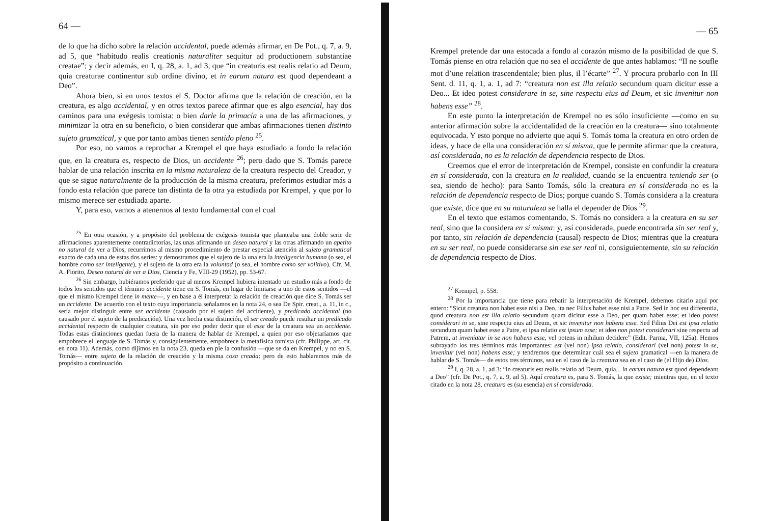64 —
de lo que ha dicho sobre la relación accidental, puede además afirmar, en De Pot., q. 7, a. 9, ad 5, que “habitudo realis creationis naturaliter sequitur ad productionem substantiae creatae”; y decir además, en I, q. 28, a. 1, ad 3, que “in creaturis est realis relatio ad Deum, quia creaturae continentur sub ordine divino, et in earum natura est quod dependeant a Deo”.
Ahora bien, si en unos textos el S. Doctor afirma que la relación de creación, en la creatura, es algo accidental, y en otros textos parece afirmar que es algo esencial, hay dos caminos para una exégesis tomista: o bien darle la primacía a una de las afirmaciones, y minimizar la otra en su beneficio, o bien considerar que ambas afirmaciones tienen distinto sujeto gramatical, y que por tanto ambas tienen sentido pleno <sup>25</sup>.
Por eso, no vamos a reprochar a Krempel el que haya estudiado a fondo la relación que, en la creatura es, respecto de Dios, un accidente <sup>26</sup>; pero dado que S. Tomás parece hablar de una relación inscrita en la misma naturaleza de la creatura respecto del Creador, y que se sigue naturalmente de la producción de la misma creatura, preferimos estudiar más a fondo esta relación que parece tan distinta de la otra ya estudiada por Krempel, y que por lo mismo merece ser estudiada aparte.
Y, para eso, vamos a atenernos al texto fundamental con el cual
<sup>25</sup> En otra ocasión, y a propósito del problema de exégesis tomista que planteaba una doble serie de afirmaciones aparentemente contradictorias, las unas afirmando un deseo natural y las otras afirmando un apetito no natural de ver a Dios, recurrimos al mismo procedimiento de prestar especial atención al sujeto gramatical exacto de cada una de estas dos series: y demostramos que el sujeto de la una era la inteligencia humana (o sea, el hombre como ser inteligente), y el sujeto de la otra era la voluntad (o sea, el hombre como ser volitivo). Cfr. M. A. Fiorito, Deseo natural de ver a Dios, Ciencia y Fe, VIII-29 (1952), pp. 53-67.
<sup>26</sup> Sin embargo, hubiéramos preferido que al menos Krempel hubiera intentado un estudio más a fondo de todos los sentidos que el término accidente tiene en S. Tomás, en lugar de limitarse a uno de estos sentidos —el que el mismo Krempel tiene in mente—, y en base a él interpretar la relación de creación que dice S. Tomás ser un accidente. De acuerdo con el texto cuya importancia señalamos en la nota 24, o sea De Spir. creat., a. 11, in c., sería mejor distinguir entre ser accidente (causado por el sujeto del accidente), y predicado accidental (no causado por el sujeto de la predicación). Una vez hecha esta distinción, el ser creado puede resultar un predicado accidental respecto de cualquier creatura, sin por eso poder decir que el esse de la creatura sea un accidente. Todas estas distinciones quedan fuera de la manera de hablar de Krempel, a quien por eso objetaríamos que empobrece el lenguaje de S. Tomás y, consiguientemente, empobrece la metafísica tomista (cfr. Philippe, art. cit. en nota 11). Además, como dijimos en la nota 23, queda en pie la confusión —que se da en Krempel, y no en S. Tomás— entre sujeto de la relación de creación y la misma cosa creada: pero de esto hablaremos más de propósito a continuación.
— 65
Krempel pretende dar una estocada a fondo al corazón mismo de la posibilidad de que S. Tomás piense en otra relación que no sea el accidente de que antes hablamos: “Il ne soufle mot d’une relation trascendentale; bien plus, il l’écarte” <sup>27</sup>. Y procura probarlo con In III Sent. d. 11, q. 1, a. 1, ad 7: “creatura non est illa relatio secundum quam dicitur esse a Deo... Et ideo potest considerare in se, sine respectu eius ad Deum, et sic invenitur non habens esse” <sup>28</sup>.
En este punto la interpretación de Krempel no es sólo insuficiente —como en su anterior afirmación sobre la accidentalidad de la creación en la creatura— sino totalmente equivocada. Y esto porque no advierte que aquí S. Tomás toma la creatura en otro orden de ideas, y hace de ella una consideración en sí misma, que le permite afirmar que la creatura, así considerada, no es la relación de dependencia respecto de Dios.
Creemos que el error de interpretación de Krempel, consiste en confundir la creatura en sí considerada, con la creatura en la realidad, cuando se la encuentra teniendo ser (o sea, siendo de hecho): para Santo Tomás, sólo la creatura en sí considerada no es la relación de dependencia respecto de Dios; porque cuando S. Tomás considera a la creatura que existe, dice que en su naturaleza se halla el depender de Dios <sup>29</sup>.
En el texto que estamos comentando, S. Tomás no considera a la creatura en su ser real, sino que la considera en sí misma: y, así considerada, puede encontrarla sin ser real y, por tanto, sin relación de dependencia (causal) respecto de Dios; mientras que la creatura en su ser real, no puede considerarse sin ese ser real ni, consiguientemente, sin su relación de dependencia respecto de Dios.
<sup>27</sup> Krempel, p. 558.
<sup>28</sup> Por la importancia que tiene para rebatir la interpretación de Krempel, debemos citarlo aquí por entero: “Sicut creatura non habet esse nisi a Deo, ita nec Filius habet esse nisi a Patre. Sed in hoc est differentia, quod creatura non est illa relatio secundum quam dicitur esse a Deo, per quam habet esse; et ideo potest considerari in se, sine respectu eius ad Deum, et sic invenitur non habens esse. Sed Filius Dei est ipsa relatio secundum quam habet esse a Patre, et ipsa relatio est ipsum esse; et ideo non potest considerari sine respectu ad Patrem, ut inveniatur in se non habens esse, vel potens in nihilum decidere” (Edit. Parma, VII, 125a). Hemos subrayado los tres términos más importantes: est (vel non) ipsa relatio, considerari (vel non) potest in se, invenitur (vel non) habens esse; y tendremos que determinar cuál sea el sujeto gramatical —en la manera de hablar de S. Tomás— de estos tres términos, sea en el caso de la creatura sea en el caso de (el Hijo de) Dios.
<sup>29</sup> I, q. 28, a. 1, ad 3: “in creaturis est realis relatio ad Deum, quia... in earum natura est quod dependeant a Deo” (cfr. De Pot., q. 7, a. 9, ad 5). Aquí creatura es, para S. Tomás, la que existe; mientras que, en el texto citado en la nota 28, creatura es (su esencia) en sí considerada.